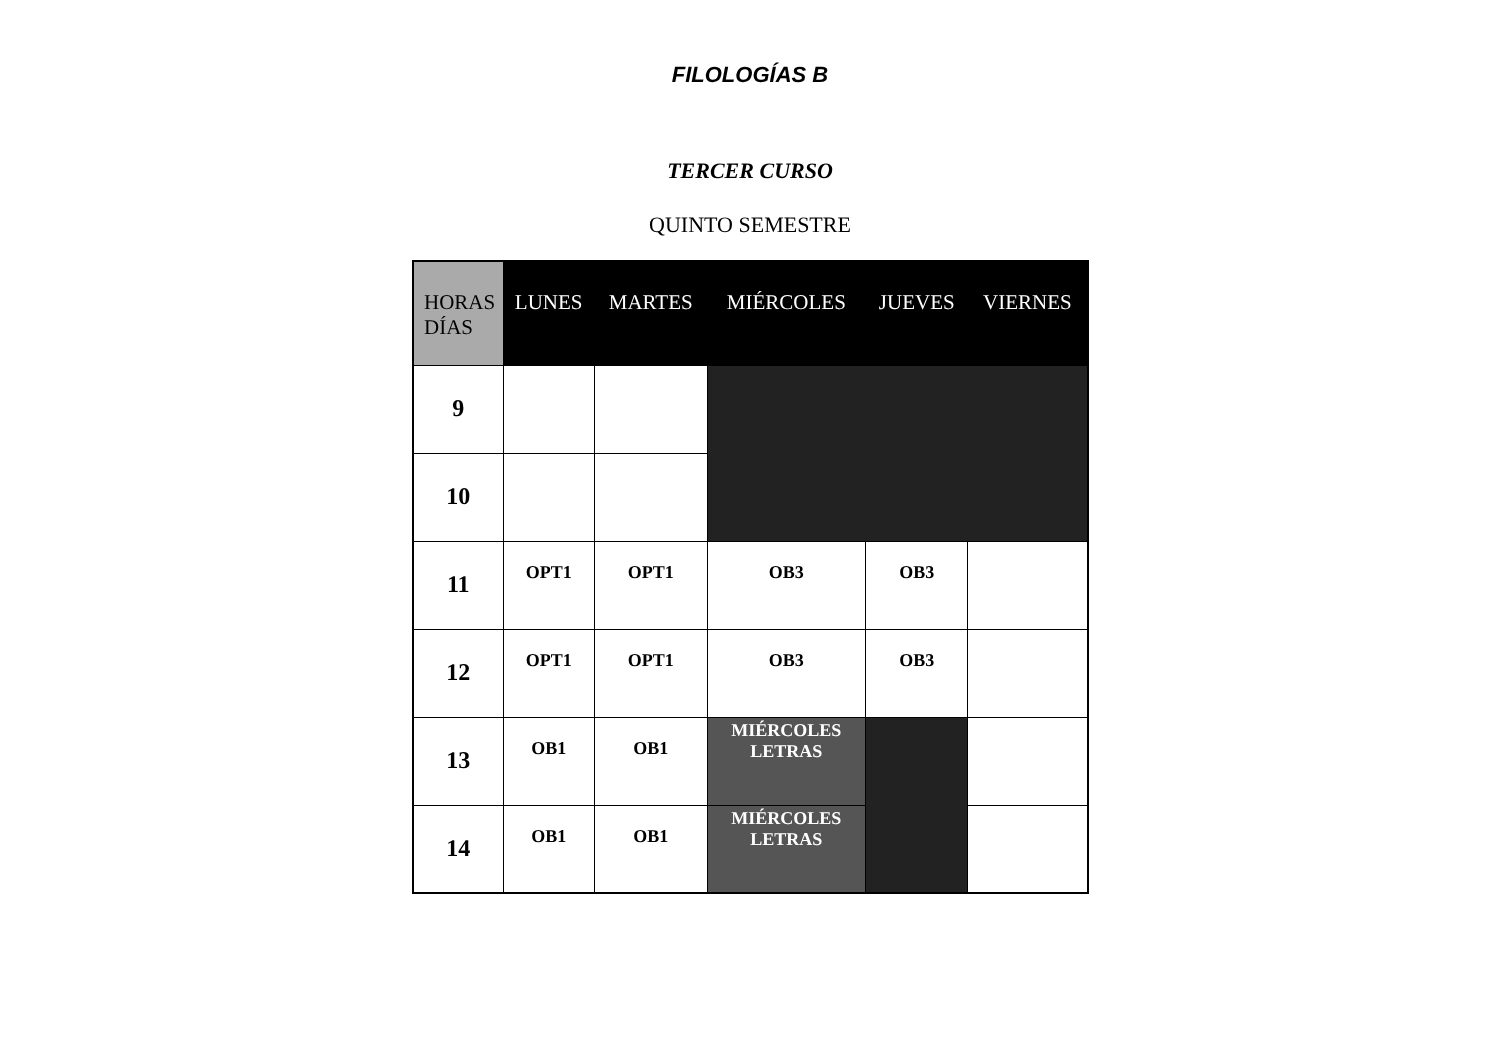FILOLOGÍAS B
TERCER CURSO
QUINTO SEMESTRE
| HORAS DÍAS | LUNES | MARTES | MIÉRCOLES | JUEVES | VIERNES |
| --- | --- | --- | --- | --- | --- |
| 9 | | | | | |
| 10 | | | | | |
| 11 | OPT1 | OPT1 | OB3 | OB3 | |
| 12 | OPT1 | OPT1 | OB3 | OB3 | |
| 13 | OB1 | OB1 | MIÉRCOLES LETRAS | | |
| 14 | OB1 | OB1 | MIÉRCOLES LETRAS | | |